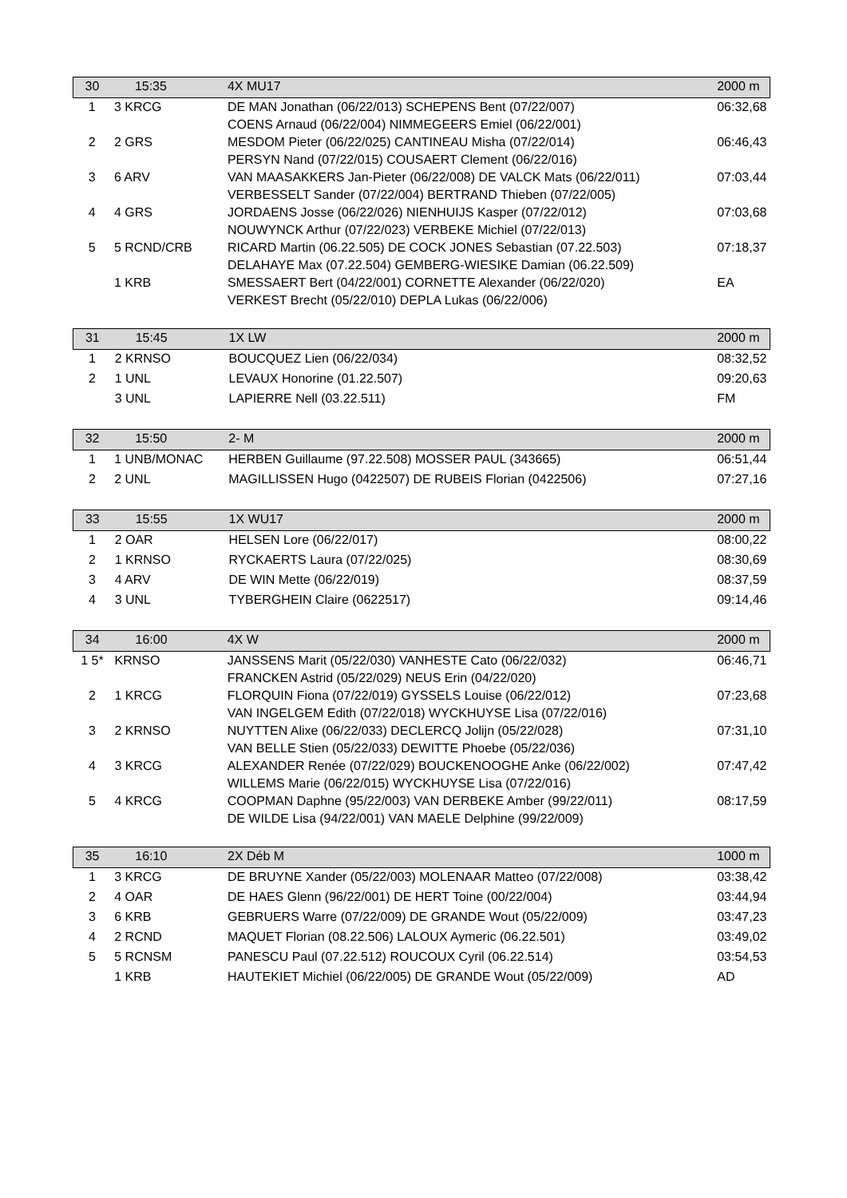| 30 | 15:35 | 4X MU17 | 2000 m |
| 1 | 3 KRCG | DE MAN Jonathan (06/22/013) SCHEPENS Bent (07/22/007) COENS Arnaud (06/22/004) NIMMEGEERS Emiel (06/22/001) | 06:32,68 |
| 2 | 2 GRS | MESDOM Pieter (06/22/025) CANTINEAU Misha (07/22/014) PERSYN Nand (07/22/015) COUSAERT Clement (06/22/016) | 06:46,43 |
| 3 | 6 ARV | VAN MAASAKKERS Jan-Pieter (06/22/008) DE VALCK Mats (06/22/011) VERBESSELT Sander (07/22/004) BERTRAND Thieben (07/22/005) | 07:03,44 |
| 4 | 4 GRS | JORDAENS Josse (06/22/026) NIENHUIJS Kasper (07/22/012) NOUWYNCK Arthur (07/22/023) VERBEKE Michiel (07/22/013) | 07:03,68 |
| 5 | 5 RCND/CRB | RICARD Martin (06.22.505) DE COCK JONES Sebastian (07.22.503) DELAHAYE Max (07.22.504) GEMBERG-WIESIKE Damian (06.22.509) | 07:18,37 |
| | 1 KRB | SMESSAERT Bert (04/22/001) CORNETTE Alexander (06/22/020) VERKEST Brecht (05/22/010) DEPLA Lukas (06/22/006) | EA |
| 31 | 15:45 | 1X LW | 2000 m |
| 1 | 2 KRNSO | BOUCQUEZ Lien (06/22/034) | 08:32,52 |
| 2 | 1 UNL | LEVAUX Honorine (01.22.507) | 09:20,63 |
| | 3 UNL | LAPIERRE Nell (03.22.511) | FM |
| 32 | 15:50 | 2- M | 2000 m |
| 1 | 1 UNB/MONAC | HERBEN Guillaume (97.22.508) MOSSER PAUL (343665) | 06:51,44 |
| 2 | 2 UNL | MAGILLISSEN Hugo (0422507) DE RUBEIS Florian (0422506) | 07:27,16 |
| 33 | 15:55 | 1X WU17 | 2000 m |
| 1 | 2 OAR | HELSEN Lore (06/22/017) | 08:00,22 |
| 2 | 1 KRNSO | RYCKAERTS Laura (07/22/025) | 08:30,69 |
| 3 | 4 ARV | DE WIN Mette (06/22/019) | 08:37,59 |
| 4 | 3 UNL | TYBERGHEIN Claire (0622517) | 09:14,46 |
| 34 | 16:00 | 4X W | 2000 m |
| 1 5* | KRNSO | JANSSENS Marit (05/22/030) VANHESTE Cato (06/22/032) FRANCKEN Astrid (05/22/029) NEUS Erin (04/22/020) | 06:46,71 |
| 2 | 1 KRCG | FLORQUIN Fiona (07/22/019) GYSSELS Louise (06/22/012) VAN INGELGEM Edith (07/22/018) WYCKHUYSE Lisa (07/22/016) | 07:23,68 |
| 3 | 2 KRNSO | NUYTTEN Alixe (06/22/033) DECLERCQ Jolijn (05/22/028) VAN BELLE Stien (05/22/033) DEWITTE Phoebe (05/22/036) | 07:31,10 |
| 4 | 3 KRCG | ALEXANDER Renée (07/22/029) BOUCKENOOGHE Anke (06/22/002) WILLEMS Marie (06/22/015) WYCKHUYSE Lisa (07/22/016) | 07:47,42 |
| 5 | 4 KRCG | COOPMAN Daphne (95/22/003) VAN DERBEKE Amber (99/22/011) DE WILDE Lisa (94/22/001) VAN MAELE Delphine (99/22/009) | 08:17,59 |
| 35 | 16:10 | 2X Déb M | 1000 m |
| 1 | 3 KRCG | DE BRUYNE Xander (05/22/003) MOLENAAR Matteo (07/22/008) | 03:38,42 |
| 2 | 4 OAR | DE HAES Glenn (96/22/001) DE HERT Toine (00/22/004) | 03:44,94 |
| 3 | 6 KRB | GEBRUERS Warre (07/22/009) DE GRANDE Wout (05/22/009) | 03:47,23 |
| 4 | 2 RCND | MAQUET Florian (08.22.506) LALOUX Aymeric (06.22.501) | 03:49,02 |
| 5 | 5 RCNSM | PANESCU Paul (07.22.512) ROUCOUX Cyril (06.22.514) | 03:54,53 |
| | 1 KRB | HAUTEKIET Michiel (06/22/005) DE GRANDE Wout (05/22/009) | AD |